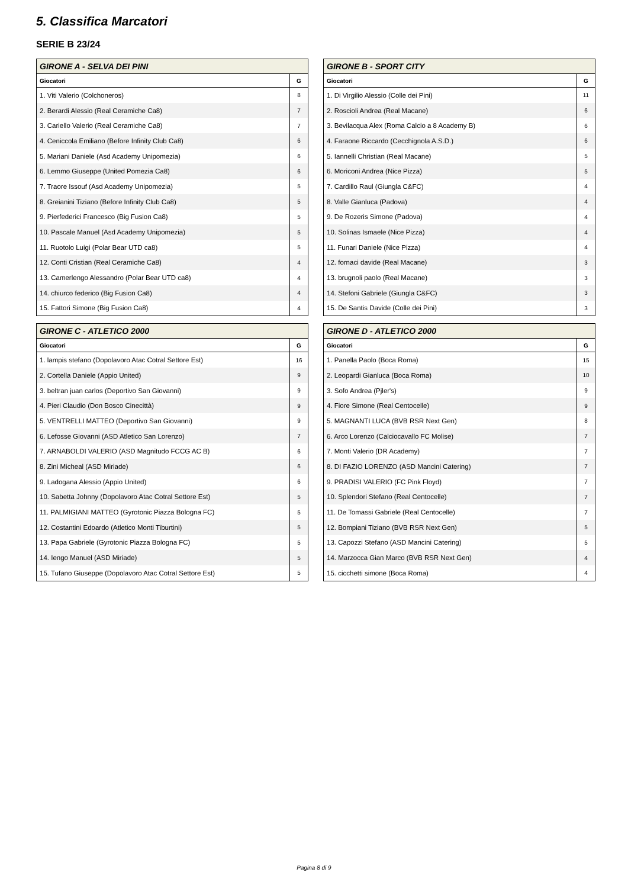5. Classifica Marcatori
SERIE B 23/24
| GIRONE A - SELVA DEI PINI | |
| --- | --- |
| Giocatori | G |
| 1. Viti Valerio (Colchoneros) | 8 |
| 2. Berardi Alessio (Real Ceramiche Ca8) | 7 |
| 3. Cariello Valerio (Real Ceramiche Ca8) | 7 |
| 4. Ceniccola Emiliano (Before Infinity Club Ca8) | 6 |
| 5. Mariani Daniele (Asd Academy Unipomezia) | 6 |
| 6. Lemmo Giuseppe (United Pomezia Ca8) | 6 |
| 7. Traore Issouf (Asd Academy Unipomezia) | 5 |
| 8. Greianini Tiziano (Before Infinity Club Ca8) | 5 |
| 9. Pierfederici Francesco (Big Fusion Ca8) | 5 |
| 10. Pascale Manuel (Asd Academy Unipomezia) | 5 |
| 11. Ruotolo Luigi (Polar Bear UTD ca8) | 5 |
| 12. Conti Cristian (Real Ceramiche Ca8) | 4 |
| 13. Camerlengo Alessandro (Polar Bear UTD ca8) | 4 |
| 14. chiurco federico (Big Fusion Ca8) | 4 |
| 15. Fattori Simone (Big Fusion Ca8) | 4 |
| GIRONE B - SPORT CITY | |
| --- | --- |
| Giocatori | G |
| 1. Di Virgilio Alessio (Colle dei Pini) | 11 |
| 2. Roscioli Andrea (Real Macane) | 6 |
| 3. Bevilacqua Alex (Roma Calcio a 8 Academy B) | 6 |
| 4. Faraone Riccardo (Cecchignola A.S.D.) | 6 |
| 5. Iannelli Christian (Real Macane) | 5 |
| 6. Moriconi Andrea (Nice Pizza) | 5 |
| 7. Cardillo Raul (Giungla C&FC) | 4 |
| 8. Valle Gianluca (Padova) | 4 |
| 9. De Rozeris Simone (Padova) | 4 |
| 10. Solinas Ismaele (Nice Pizza) | 4 |
| 11. Funari Daniele (Nice Pizza) | 4 |
| 12. fornaci davide (Real Macane) | 3 |
| 13. brugnoli paolo (Real Macane) | 3 |
| 14. Stefoni Gabriele (Giungla C&FC) | 3 |
| 15. De Santis Davide (Colle dei Pini) | 3 |
| GIRONE C - ATLETICO 2000 | |
| --- | --- |
| Giocatori | G |
| 1. lampis stefano (Dopolavoro Atac Cotral Settore Est) | 16 |
| 2. Cortella Daniele (Appio United) | 9 |
| 3. beltran juan carlos (Deportivo San Giovanni) | 9 |
| 4. Pieri Claudio (Don Bosco Cinecittà) | 9 |
| 5. VENTRELLI MATTEO (Deportivo San Giovanni) | 9 |
| 6. Lefosse Giovanni (ASD Atletico San Lorenzo) | 7 |
| 7. ARNABOLDI VALERIO (ASD Magnitudo FCCG AC B) | 6 |
| 8. Zini Micheal (ASD Miriade) | 6 |
| 9. Ladogana Alessio (Appio United) | 6 |
| 10. Sabetta Johnny (Dopolavoro Atac Cotral Settore Est) | 5 |
| 11. PALMIGIANI MATTEO (Gyrotonic Piazza Bologna FC) | 5 |
| 12. Costantini Edoardo (Atletico Monti Tiburtini) | 5 |
| 13. Papa Gabriele (Gyrotonic Piazza Bologna FC) | 5 |
| 14. Iengo Manuel (ASD Miriade) | 5 |
| 15. Tufano Giuseppe (Dopolavoro Atac Cotral Settore Est) | 5 |
| GIRONE D - ATLETICO 2000 | |
| --- | --- |
| Giocatori | G |
| 1. Panella Paolo (Boca Roma) | 15 |
| 2. Leopardi Gianluca (Boca Roma) | 10 |
| 3. Sofo Andrea (Pjler's) | 9 |
| 4. Fiore Simone (Real Centocelle) | 9 |
| 5. MAGNANTI LUCA (BVB RSR Next Gen) | 8 |
| 6. Arco Lorenzo (Calciocavallo FC Molise) | 7 |
| 7. Monti Valerio (DR Academy) | 7 |
| 8. DI FAZIO LORENZO (ASD Mancini Catering) | 7 |
| 9. PRADISI VALERIO (FC Pink Floyd) | 7 |
| 10. Splendori Stefano (Real Centocelle) | 7 |
| 11. De Tomassi Gabriele (Real Centocelle) | 7 |
| 12. Bompiani Tiziano (BVB RSR Next Gen) | 5 |
| 13. Capozzi Stefano (ASD Mancini Catering) | 5 |
| 14. Marzocca Gian Marco (BVB RSR Next Gen) | 4 |
| 15. cicchetti simone (Boca Roma) | 4 |
Pagina 8 di 9